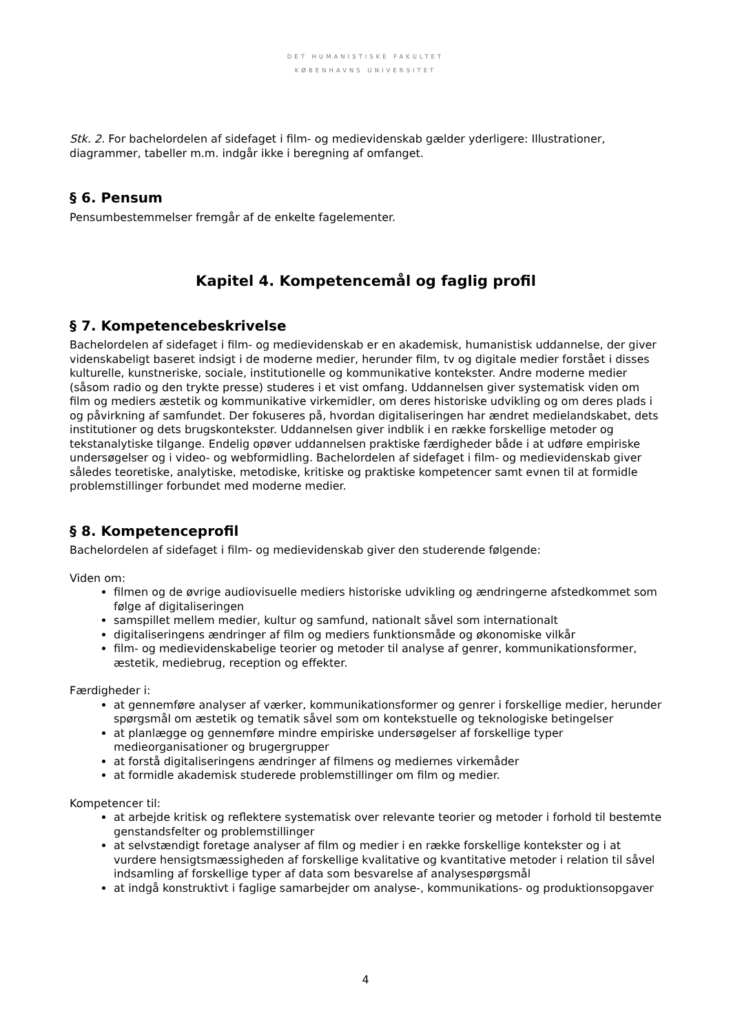DET HUMANISTISKE FAKULTET
KØBENHAVNS UNIVERSITET
Stk. 2. For bachelordelen af sidefaget i film- og medievidenskab gælder yderligere: Illustrationer, diagrammer, tabeller m.m. indgår ikke i beregning af omfanget.
§ 6. Pensum
Pensumbestemmelser fremgår af de enkelte fagelementer.
Kapitel 4. Kompetencemål og faglig profil
§ 7. Kompetencebeskrivelse
Bachelordelen af sidefaget i film- og medievidenskab er en akademisk, humanistisk uddannelse, der giver videnskabeligt baseret indsigt i de moderne medier, herunder film, tv og digitale medier forstået i disses kulturelle, kunstneriske, sociale, institutionelle og kommunikative kontekster. Andre moderne medier (såsom radio og den trykte presse) studeres i et vist omfang. Uddannelsen giver systematisk viden om film og mediers æstetik og kommunikative virkemidler, om deres historiske udvikling og om deres plads i og påvirkning af samfundet. Der fokuseres på, hvordan digitaliseringen har ændret medielandskabet, dets institutioner og dets brugskontekster. Uddannelsen giver indblik i en række forskellige metoder og tekstanalytiske tilgange. Endelig opøver uddannelsen praktiske færdigheder både i at udføre empiriske undersøgelser og i video- og webformidling. Bachelordelen af sidefaget i film- og medievidenskab giver således teoretiske, analytiske, metodiske, kritiske og praktiske kompetencer samt evnen til at formidle problemstillinger forbundet med moderne medier.
§ 8. Kompetenceprofil
Bachelordelen af sidefaget i film- og medievidenskab giver den studerende følgende:
Viden om:
filmen og de øvrige audiovisuelle mediers historiske udvikling og ændringerne afstedkommet som følge af digitaliseringen
samspillet mellem medier, kultur og samfund, nationalt såvel som internationalt
digitaliseringens ændringer af film og mediers funktionsmåde og økonomiske vilkår
film- og medievidenskabelige teorier og metoder til analyse af genrer, kommunikationsformer, æstetik, mediebrug, reception og effekter.
Færdigheder i:
at gennemføre analyser af værker, kommunikationsformer og genrer i forskellige medier, herunder spørgsmål om æstetik og tematik såvel som om kontekstuelle og teknologiske betingelser
at planlægge og gennemføre mindre empiriske undersøgelser af forskellige typer medieorganisationer og brugergrupper
at forstå digitaliseringens ændringer af filmens og mediernes virkemåder
at formidle akademisk studerede problemstillinger om film og medier.
Kompetencer til:
at arbejde kritisk og reflektere systematisk over relevante teorier og metoder i forhold til bestemte genstandsfelter og problemstillinger
at selvstændigt foretage analyser af film og medier i en række forskellige kontekster og i at vurdere hensigtsmæssigheden af forskellige kvalitative og kvantitative metoder i relation til såvel indsamling af forskellige typer af data som besvarelse af analysespørgsmål
at indgå konstruktivt i faglige samarbejder om analyse-, kommunikations- og produktionsopgaver
4